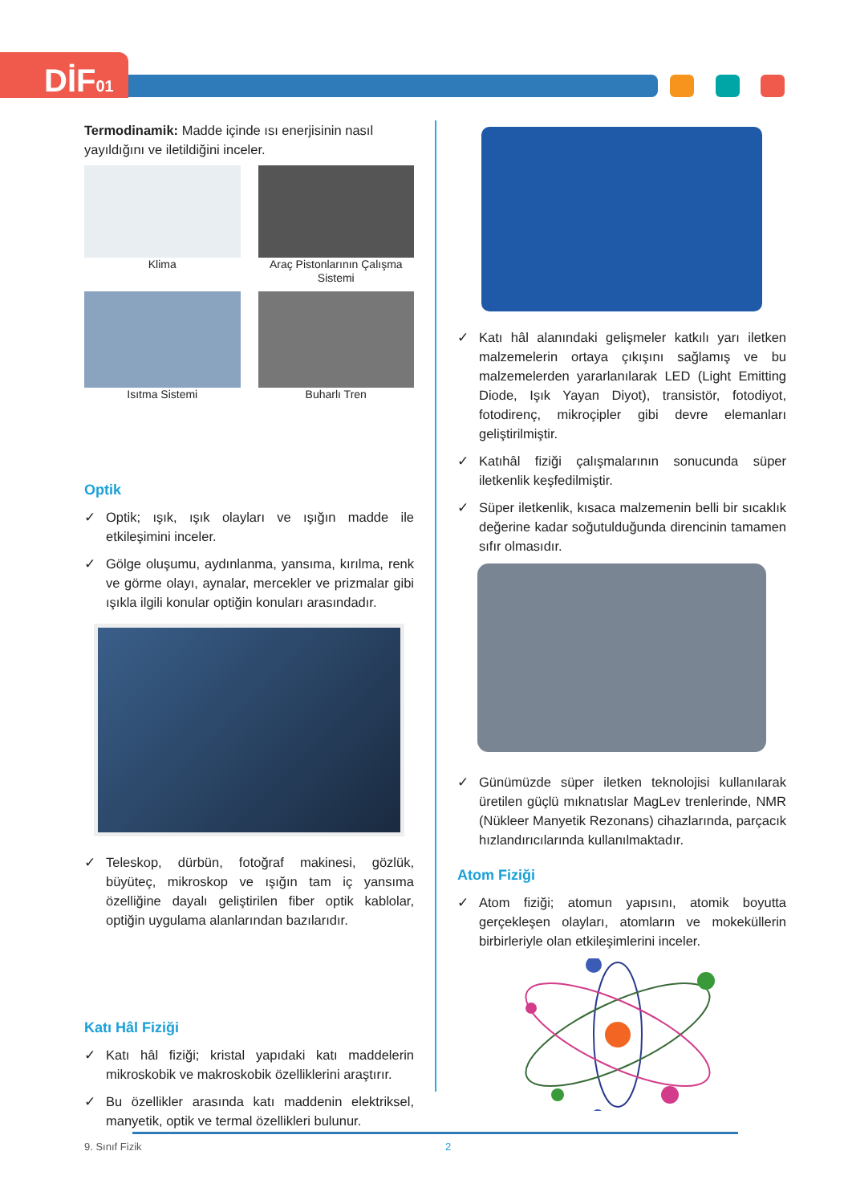DİF01
Termodinamik: Madde içinde ısı enerjisinin nasıl yayıldığını ve iletildiğini inceler.
Klima
Araç Pistonlarının Çalışma Sistemi
Isıtma Sistemi
Buharlı Tren
Optik
✓ Optik; ışık, ışık olayları ve ışığın madde ile etkileşimini inceler.
✓ Gölge oluşumu, aydınlanma, yansıma, kırılma, renk ve görme olayı, aynalar, mercekler ve prizmalar gibi ışıkla ilgili konular optiğin konuları arasındadır.
✓ Teleskop, dürbün, fotoğraf makinesi, gözlük, büyüteç, mikroskop ve ışığın tam iç yansıma özelliğine dayalı geliştirilen fiber optik kablolar, optiğin uygulama alanlarından bazılarıdır.
Katı Hâl Fiziği
✓ Katı hâl fiziği; kristal yapıdaki katı maddelerin mikroskobik ve makroskobik özelliklerini araştırır.
✓ Bu özellikler arasında katı maddenin elektriksel, manyetik, optik ve termal özellikleri bulunur.
✓ Katı hâl alanındaki gelişmeler katkılı yarı iletken malzemelerin ortaya çıkışını sağlamış ve bu malzemelerden yararlanılarak LED (Light Emitting Diode, Işık Yayan Diyot), transistör, fotodiyot, fotodirenç, mikroçipler gibi devre elemanları geliştirilmiştir.
✓ Katıhâl fiziği çalışmalarının sonucunda süper iletkenlik keşfedilmiştir.
✓ Süper iletkenlik, kısaca malzemenin belli bir sıcaklık değerine kadar soğutulduğunda direncinin tamamen sıfır olmasıdır.
✓ Günümüzde süper iletken teknolojisi kullanılarak üretilen güçlü mıknatıslar MagLev trenlerinde, NMR (Nükleer Manyetik Rezonans) cihazlarında, parçacık hızlandırıcılarında kullanılmaktadır.
Atom Fiziği
✓ Atom fiziği; atomun yapısını, atomik boyutta gerçekleşen olayları, atomların ve mokeküllerin birbirleriyle olan etkileşimlerini inceler.
9. Sınıf Fizik 2